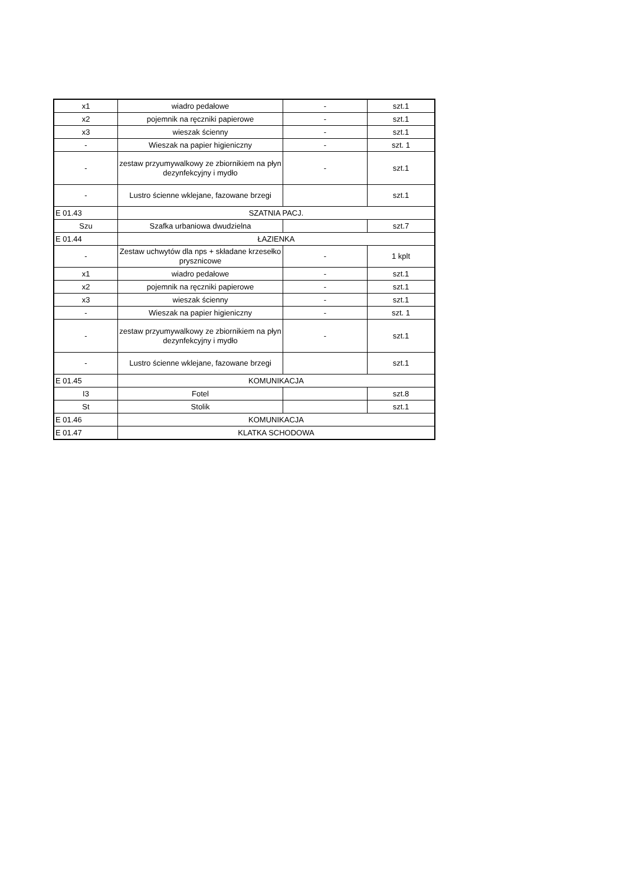| x1 | wiadro pedałowe | - | szt.1 |
| x2 | pojemnik na ręczniki papierowe | - | szt.1 |
| x3 | wieszak ścienny | - | szt.1 |
| - | Wieszak na papier higieniczny | - | szt. 1 |
| - | zestaw przyumywalkowy ze zbiornikiem na płyn dezynfekcyjny i mydło | - | szt.1 |
| - | Lustro ścienne wklejane, fazowane brzegi | | szt.1 |
| E 01.43 | SZATNIA PACJ. | | |
| Szu | Szafka urbaniowa dwudzielna | | szt.7 |
| E 01.44 | ŁAZIENKA | | |
| - | Zestaw uchwytów dla nps + składane krzesełko prysznicowe | - | 1 kplt |
| x1 | wiadro pedałowe | - | szt.1 |
| x2 | pojemnik na ręczniki papierowe | - | szt.1 |
| x3 | wieszak ścienny | - | szt.1 |
| - | Wieszak na papier higieniczny | - | szt. 1 |
| - | zestaw przyumywalkowy ze zbiornikiem na płyn dezynfekcyjny i mydło | - | szt.1 |
| - | Lustro ścienne wklejane, fazowane brzegi | | szt.1 |
| E 01.45 | KOMUNIKACJA | | |
| I3 | Fotel | | szt.8 |
| St | Stolik | | szt.1 |
| E 01.46 | KOMUNIKACJA | | |
| E 01.47 | KLATKA SCHODOWA | | |